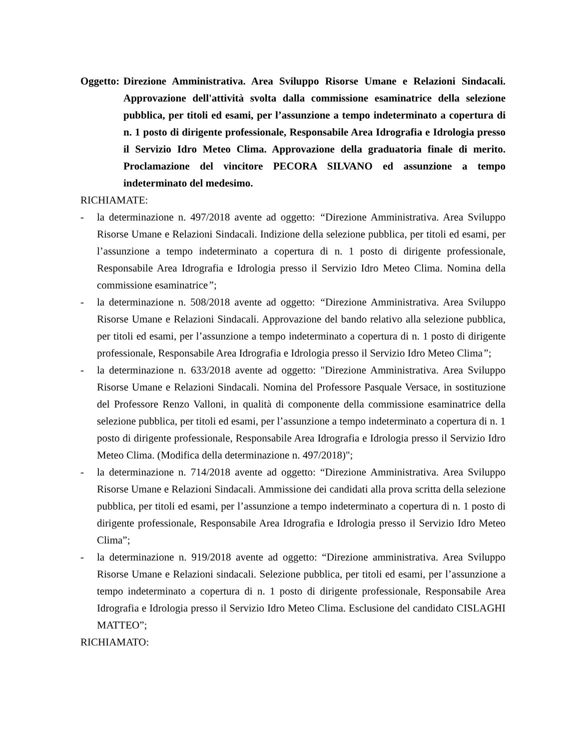Oggetto: Direzione Amministrativa. Area Sviluppo Risorse Umane e Relazioni Sindacali. Approvazione dell'attività svolta dalla commissione esaminatrice della selezione pubblica, per titoli ed esami, per l’assunzione a tempo indeterminato a copertura di n. 1 posto di dirigente professionale, Responsabile Area Idrografia e Idrologia presso il Servizio Idro Meteo Clima. Approvazione della graduatoria finale di merito. Proclamazione del vincitore PECORA SILVANO ed assunzione a tempo indeterminato del medesimo.
RICHIAMATE:
- la determinazione n. 497/2018 avente ad oggetto: “Direzione Amministrativa. Area Sviluppo Risorse Umane e Relazioni Sindacali. Indizione della selezione pubblica, per titoli ed esami, per l’assunzione a tempo indeterminato a copertura di n. 1 posto di dirigente professionale, Responsabile Area Idrografia e Idrologia presso il Servizio Idro Meteo Clima. Nomina della commissione esaminatrice”;
- la determinazione n. 508/2018 avente ad oggetto: “Direzione Amministrativa. Area Sviluppo Risorse Umane e Relazioni Sindacali. Approvazione del bando relativo alla selezione pubblica, per titoli ed esami, per l’assunzione a tempo indeterminato a copertura di n. 1 posto di dirigente professionale, Responsabile Area Idrografia e Idrologia presso il Servizio Idro Meteo Clima”;
- la determinazione n. 633/2018 avente ad oggetto: "Direzione Amministrativa. Area Sviluppo Risorse Umane e Relazioni Sindacali. Nomina del Professore Pasquale Versace, in sostituzione del Professore Renzo Valloni, in qualità di componente della commissione esaminatrice della selezione pubblica, per titoli ed esami, per l’assunzione a tempo indeterminato a copertura di n. 1 posto di dirigente professionale, Responsabile Area Idrografia e Idrologia presso il Servizio Idro Meteo Clima. (Modifica della determinazione n. 497/2018)";
- la determinazione n. 714/2018 avente ad oggetto: “Direzione Amministrativa. Area Sviluppo Risorse Umane e Relazioni Sindacali. Ammissione dei candidati alla prova scritta della selezione pubblica, per titoli ed esami, per l’assunzione a tempo indeterminato a copertura di n. 1 posto di dirigente professionale, Responsabile Area Idrografia e Idrologia presso il Servizio Idro Meteo Clima”;
- la determinazione n. 919/2018 avente ad oggetto: “Direzione amministrativa. Area Sviluppo Risorse Umane e Relazioni sindacali. Selezione pubblica, per titoli ed esami, per l’assunzione a tempo indeterminato a copertura di n. 1 posto di dirigente professionale, Responsabile Area Idrografia e Idrologia presso il Servizio Idro Meteo Clima. Esclusione del candidato CISLAGHI MATTEO”;
RICHIAMATO: